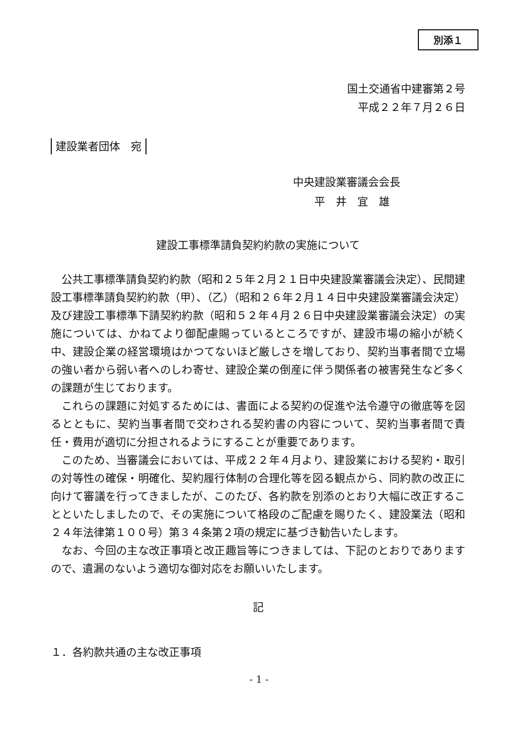別添１
国土交通省中建審第２号
平成２２年７月２６日
建設業者団体　宛
中央建設業審議会会長
　　平　井　宜　雄
建設工事標準請負契約約款の実施について
公共工事標準請負契約約款（昭和２５年２月２１日中央建設業審議会決定）、民間建設工事標準請負契約約款（甲）、（乙）（昭和２６年２月１４日中央建設業審議会決定）及び建設工事標準下請契約約款（昭和５２年４月２６日中央建設業審議会決定）の実施については、かねてより御配慮賜っているところですが、建設市場の縮小が続く中、建設企業の経営環境はかつてないほど厳しさを増しており、契約当事者間で立場の強い者から弱い者へのしわ寄せ、建設企業の倒産に伴う関係者の被害発生など多くの課題が生じております。
これらの課題に対処するためには、書面による契約の促進や法令遵守の徹底等を図るとともに、契約当事者間で交わされる契約書の内容について、契約当事者間で責任・費用が適切に分担されるようにすることが重要であります。
このため、当審議会においては、平成２２年４月より、建設業における契約・取引の対等性の確保・明確化、契約履行体制の合理化等を図る観点から、同約款の改正に向けて審議を行ってきましたが、このたび、各約款を別添のとおり大幅に改正することといたしましたので、その実施について格段のご配慮を賜りたく、建設業法（昭和２４年法律第１００号）第３４条第２項の規定に基づき勧告いたします。
なお、今回の主な改正事項と改正趣旨等につきましては、下記のとおりでありますので、遺漏のないよう適切な御対応をお願いいたします。
記
１．各約款共通の主な改正事項
- 1 -